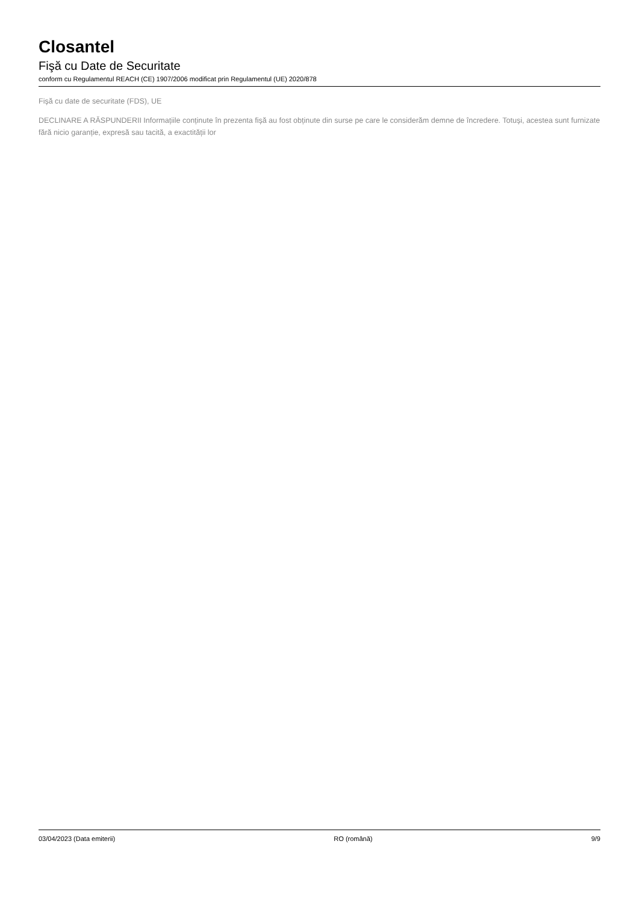Closantel
Fişă cu Date de Securitate
conform cu Regulamentul REACH (CE) 1907/2006 modificat prin Regulamentul (UE) 2020/878
Fișă cu date de securitate (FDS), UE
DECLINARE A RĂSPUNDERII Informațiile conținute în prezenta fișă au fost obținute din surse pe care le considerăm demne de încredere. Totuși, acestea sunt furnizate fără nicio garanție, expresă sau tacită, a exactității lor
03/04/2023 (Data emiterii) RO (română) 9/9